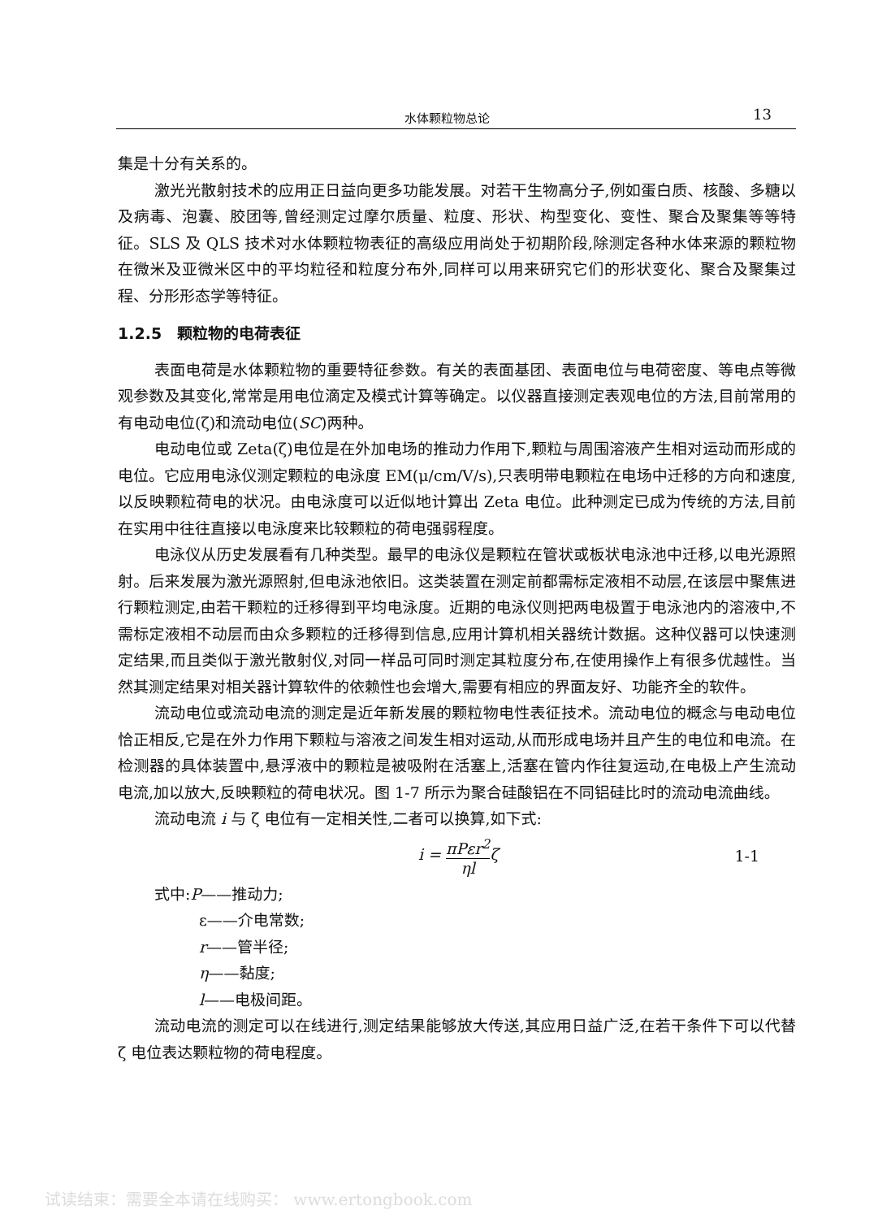水体颗粒物总论 13
集是十分有关系的。
激光光散射技术的应用正日益向更多功能发展。对若干生物高分子,例如蛋白质、核酸、多糖以及病毒、泡囊、胶团等,曾经测定过摩尔质量、粒度、形状、构型变化、变性、聚合及聚集等等特征。SLS 及 QLS 技术对水体颗粒物表征的高级应用尚处于初期阶段,除测定各种水体来源的颗粒物在微米及亚微米区中的平均粒径和粒度分布外,同样可以用来研究它们的形状变化、聚合及聚集过程、分形形态学等特征。
1.2.5　颗粒物的电荷表征
表面电荷是水体颗粒物的重要特征参数。有关的表面基团、表面电位与电荷密度、等电点等微观参数及其变化,常常是用电位滴定及模式计算等确定。以仪器直接测定表观电位的方法,目前常用的有电动电位(ζ)和流动电位(SC)两种。
电动电位或 Zeta(ζ)电位是在外加电场的推动力作用下,颗粒与周围溶液产生相对运动而形成的电位。它应用电泳仪测定颗粒的电泳度 EM(μ/cm/V/s),只表明带电颗粒在电场中迁移的方向和速度,以反映颗粒荷电的状况。由电泳度可以近似地计算出 Zeta 电位。此种测定已成为传统的方法,目前在实用中往往直接以电泳度来比较颗粒的荷电强弱程度。
电泳仪从历史发展看有几种类型。最早的电泳仪是颗粒在管状或板状电泳池中迁移,以电光源照射。后来发展为激光源照射,但电泳池依旧。这类装置在测定前都需标定液相不动层,在该层中聚焦进行颗粒测定,由若干颗粒的迁移得到平均电泳度。近期的电泳仪则把两电极置于电泳池内的溶液中,不需标定液相不动层而由众多颗粒的迁移得到信息,应用计算机相关器统计数据。这种仪器可以快速测定结果,而且类似于激光散射仪,对同一样品可同时测定其粒度分布,在使用操作上有很多优越性。当然其测定结果对相关器计算软件的依赖性也会增大,需要有相应的界面友好、功能齐全的软件。
流动电位或流动电流的测定是近年新发展的颗粒物电性表征技术。流动电位的概念与电动电位恰正相反,它是在外力作用下颗粒与溶液之间发生相对运动,从而形成电场并且产生的电位和电流。在检测器的具体装置中,悬浮液中的颗粒是被吸附在活塞上,活塞在管内作往复运动,在电极上产生流动电流,加以放大,反映颗粒的荷电状况。图 1-7 所示为聚合硅酸铝在不同铝硅比时的流动电流曲线。
流动电流 i 与 ζ 电位有一定相关性,二者可以换算,如下式:
i = πPεr<sup>2</sup> ηlζ 1-1
式中:P——推动力;
ε——介电常数;
r——管半径;
η——黏度;
l——电极间距。
流动电流的测定可以在线进行,测定结果能够放大传送,其应用日益广泛,在若干条件下可以代替 ζ 电位表达颗粒物的荷电程度。
试读结束：需要全本请在线购买： www.ertongbook.com